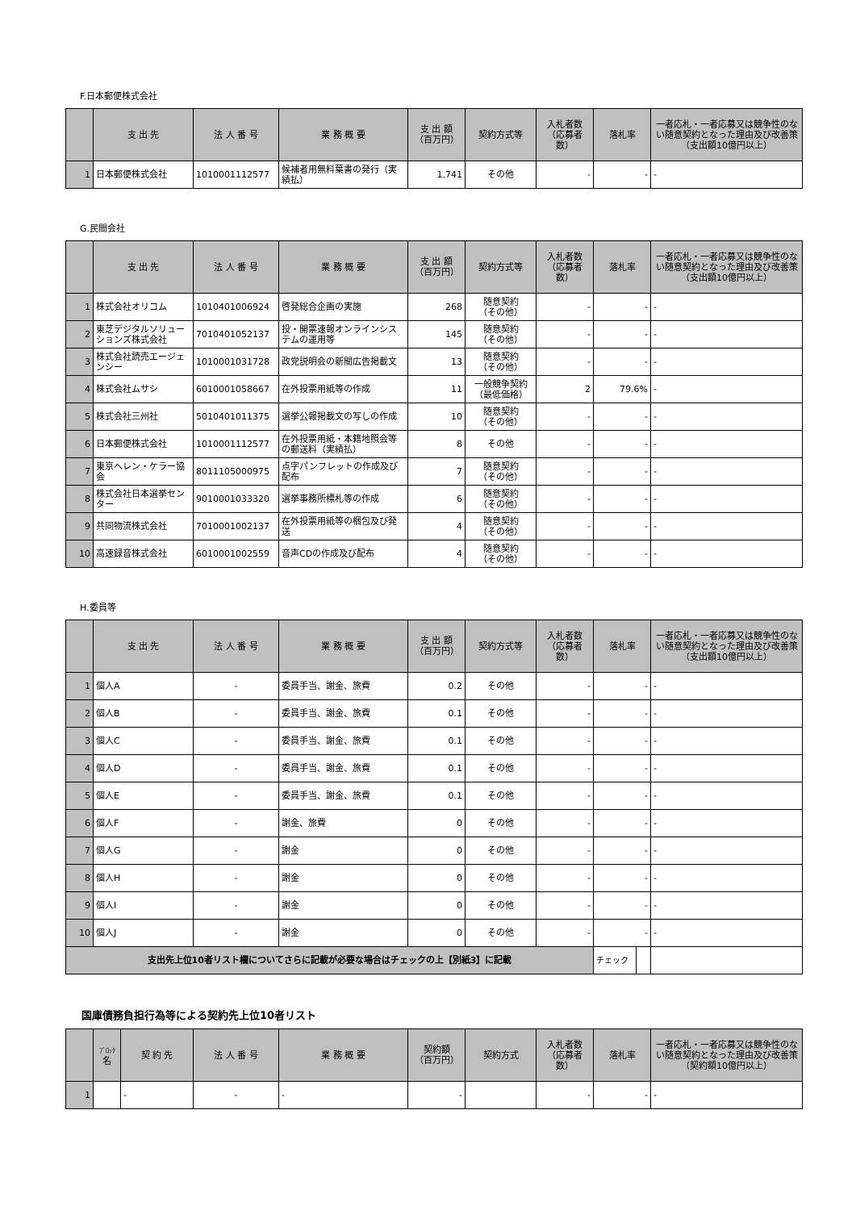F.日本郵便株式会社
| | 支 出 先 | 法 人 番 号 | 業 務 概 要 | 支 出 額 （百万円） | 契約方式等 | 入札者数 （応募者数） | 落札率 | 一者応札・一者応募又は競争性のない随意契約となった理由及び改善策 （支出額10億円以上） |
| --- | --- | --- | --- | --- | --- | --- | --- | --- |
| 1 | 日本郵便株式会社 | 1010001112577 | 候補者用無料葉書の発行（実績払） | 1,741 | その他 | - | - | - |
G.民間会社
| | 支 出 先 | 法 人 番 号 | 業 務 概 要 | 支 出 額 （百万円） | 契約方式等 | 入札者数 （応募者数） | 落札率 | 一者応札・一者応募又は競争性のない随意契約となった理由及び改善策 （支出額10億円以上） |
| --- | --- | --- | --- | --- | --- | --- | --- | --- |
| 1 | 株式会社オリコム | 1010401006924 | 啓発総合企画の実施 | 268 | 随意契約 （その他） | - | - | - |
| 2 | 東芝デジタルソリューションズ株式会社 | 7010401052137 | 投・開票速報オンラインシステムの運用等 | 145 | 随意契約 （その他） | - | - | - |
| 3 | 株式会社読売エージェンシー | 1010001031728 | 政党説明会の新聞広告掲載文 | 13 | 随意契約 （その他） | - | - | - |
| 4 | 株式会社ムサシ | 6010001058667 | 在外投票用紙等の作成 | 11 | 一般競争契約 （最低価格） | 2 | 79.6% | - |
| 5 | 株式会社三州社 | 5010401011375 | 選挙公報掲載文の写しの作成 | 10 | 随意契約 （その他） | - | - | - |
| 6 | 日本郵便株式会社 | 1010001112577 | 在外投票用紙・本籍地照会等の郵送料（実績払） | 8 | その他 | - | - | - |
| 7 | 東京ヘレン・ケラー協会 | 8011105000975 | 点字パンフレットの作成及び配布 | 7 | 随意契約 （その他） | - | - | - |
| 8 | 株式会社日本選挙センター | 9010001033320 | 選挙事務所標札等の作成 | 6 | 随意契約 （その他） | - | - | - |
| 9 | 共同物流株式会社 | 7010001002137 | 在外投票用紙等の梱包及び発送 | 4 | 随意契約 （その他） | - | - | - |
| 10 | 高速録音株式会社 | 6010001002559 | 音声CDの作成及び配布 | 4 | 随意契約 （その他） | - | - | - |
H.委員等
| | 支 出 先 | 法 人 番 号 | 業 務 概 要 | 支 出 額 （百万円） | 契約方式等 | 入札者数 （応募者数） | 落札率 | | 一者応札・一者応募又は競争性のない随意契約となった理由及び改善策 （支出額10億円以上） |
| --- | --- | --- | --- | --- | --- | --- | --- | --- | --- |
| 1 | 個人A | - | 委員手当、謝金、旅費 | 0.2 | その他 | - | - | | - |
| 2 | 個人B | - | 委員手当、謝金、旅費 | 0.1 | その他 | - | - | | - |
| 3 | 個人C | - | 委員手当、謝金、旅費 | 0.1 | その他 | - | - | | - |
| 4 | 個人D | - | 委員手当、謝金、旅費 | 0.1 | その他 | - | - | | - |
| 5 | 個人E | - | 委員手当、謝金、旅費 | 0.1 | その他 | - | - | | - |
| 6 | 個人F | - | 謝金、旅費 | 0 | その他 | - | - | | - |
| 7 | 個人G | - | 謝金 | 0 | その他 | - | - | | - |
| 8 | 個人H | - | 謝金 | 0 | その他 | - | - | | - |
| 9 | 個人I | - | 謝金 | 0 | その他 | - | - | | - |
| 10 | 個人J | - | 謝金 | 0 | その他 | - | - | | - |
| 支出先上位10者リスト欄についてさらに記載が必要な場合はチェックの上【別紙3】に記載 | | | | | | | チェック | | |
国庫債務負担行為等による契約先上位10者リスト
| | ﾌﾞﾛｯｸ 名 | 契 約 先 | 法 人 番 号 | 業 務 概 要 | 契約額 （百万円） | 契約方式 | 入札者数 （応募者数） | 落札率 | 一者応札・一者応募又は競争性のない随意契約となった理由及び改善策 （契約額10億円以上） |
| --- | --- | --- | --- | --- | --- | --- | --- | --- | --- |
| 1 | | - | - | - | - | | - | - | - |